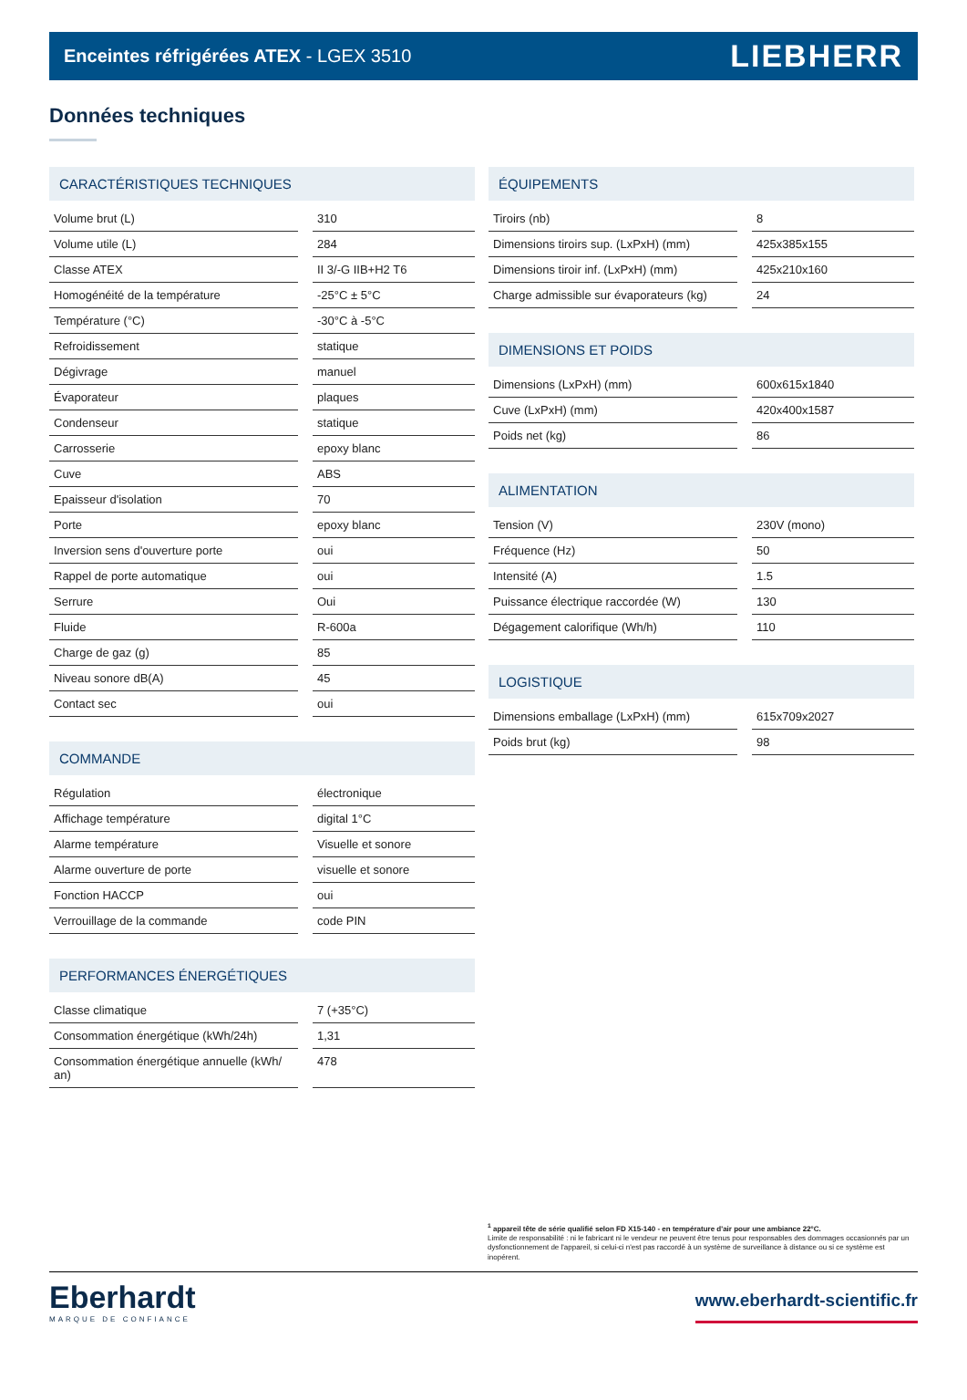Enceintes réfrigérées ATEX - LGEX 3510 LIEBHERR
Données techniques
CARACTÉRISTIQUES TECHNIQUES
| Volume brut (L) | | 310 |
| Volume utile (L) | | 284 |
| Classe ATEX | | II 3/-G IIB+H2 T6 |
| Homogénéité de la température | | -25°C ± 5°C |
| Température (°C) | | -30°C à -5°C |
| Refroidissement | | statique |
| Dégivrage | | manuel |
| Évaporateur | | plaques |
| Condenseur | | statique |
| Carrosserie | | epoxy blanc |
| Cuve | | ABS |
| Epaisseur d'isolation | | 70 |
| Porte | | epoxy blanc |
| Inversion sens d'ouverture porte | | oui |
| Rappel de porte automatique | | oui |
| Serrure | | Oui |
| Fluide | | R-600a |
| Charge de gaz (g) | | 85 |
| Niveau sonore dB(A) | | 45 |
| Contact sec | | oui |
COMMANDE
| Régulation | | électronique |
| Affichage température | | digital 1°C |
| Alarme température | | Visuelle et sonore |
| Alarme ouverture de porte | | visuelle et sonore |
| Fonction HACCP | | oui |
| Verrouillage de la commande | | code PIN |
PERFORMANCES ÉNERGÉTIQUES
| Classe climatique | | 7 (+35°C) |
| Consommation énergétique (kWh/24h) | | 1,31 |
| Consommation énergétique annuelle (kWh/ an) | | 478 |
ÉQUIPEMENTS
| Tiroirs (nb) | | 8 |
| Dimensions tiroirs sup. (LxPxH) (mm) | | 425x385x155 |
| Dimensions tiroir inf. (LxPxH) (mm) | | 425x210x160 |
| Charge admissible sur évaporateurs (kg) | | 24 |
DIMENSIONS ET POIDS
| Dimensions (LxPxH) (mm) | | 600x615x1840 |
| Cuve (LxPxH) (mm) | | 420x400x1587 |
| Poids net (kg) | | 86 |
ALIMENTATION
| Tension (V) | | 230V (mono) |
| Fréquence (Hz) | | 50 |
| Intensité (A) | | 1.5 |
| Puissance électrique raccordée (W) | | 130 |
| Dégagement calorifique (Wh/h) | | 110 |
LOGISTIQUE
| Dimensions emballage (LxPxH) (mm) | | 615x709x2027 |
| Poids brut (kg) | | 98 |
<sup>1</sup> appareil tête de série qualifié selon FD X15-140 - en température d'air pour une ambiance 22°C.
Limite de responsabilité : ni le fabricant ni le vendeur ne peuvent être tenus pour responsables des dommages occasionnés par un dysfonctionnement de l'appareil, si celui-ci n'est pas raccordé à un système de surveillance à distance ou si ce système est inopérent.
Eberhardt
MARQUE DE CONFIANCE
www.eberhardt-scientific.fr